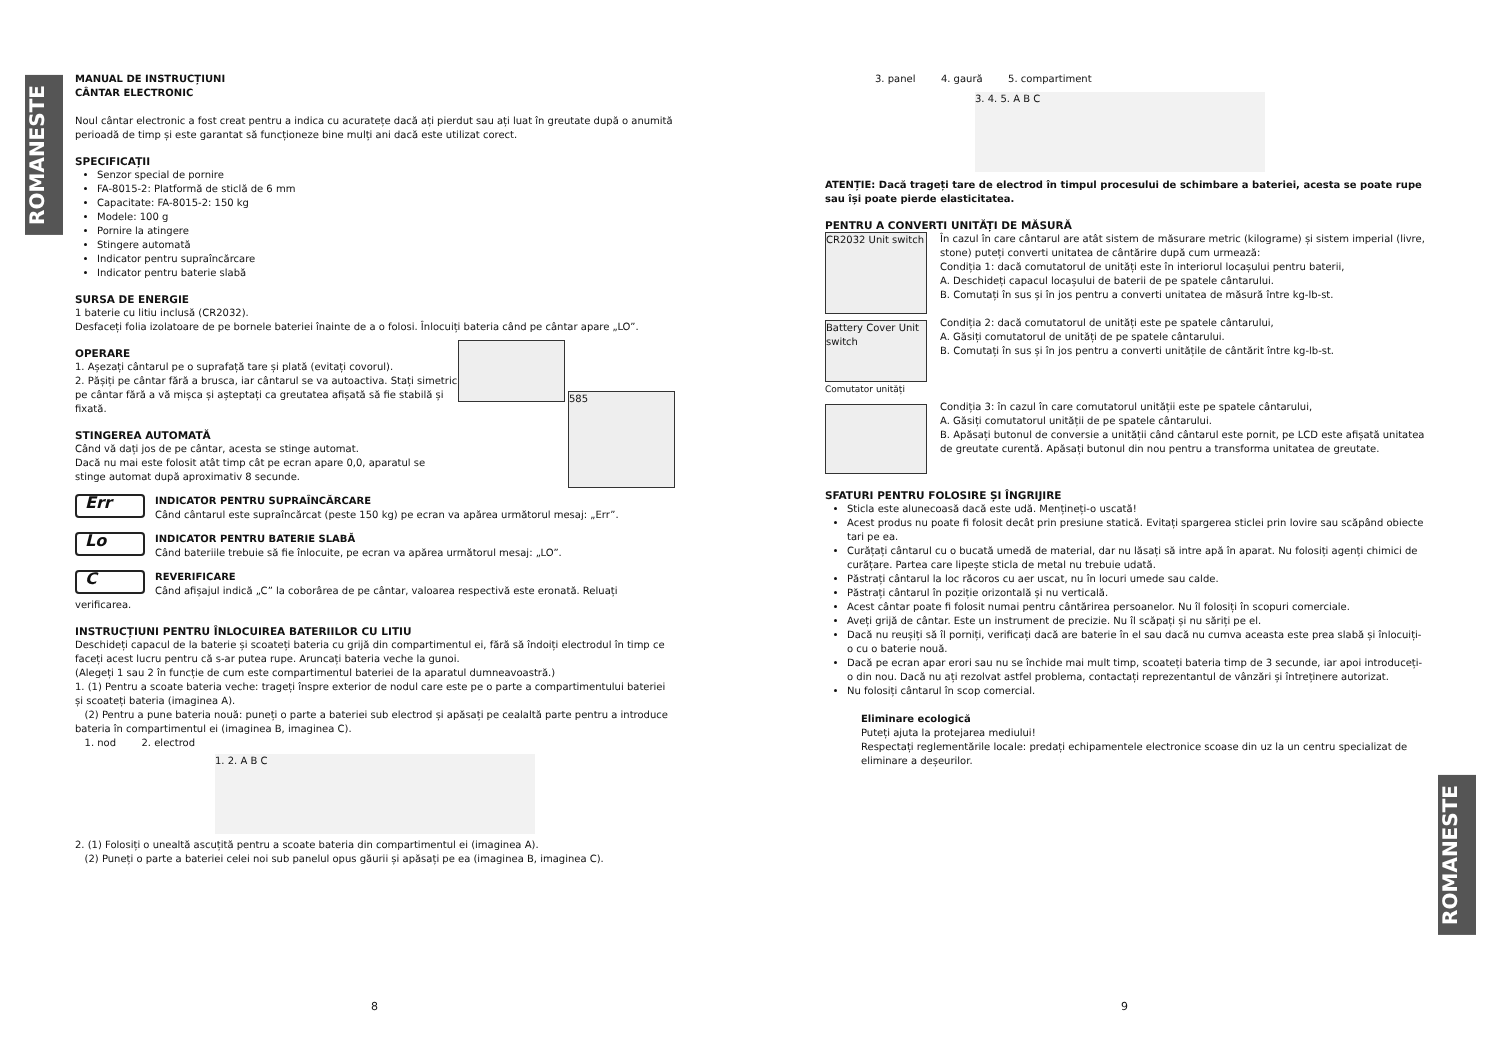ROMANESTE
ROMANESTE
MANUAL DE INSTRUCȚIUNI
CÂNTAR ELECTRONIC
Noul cântar electronic a fost creat pentru a indica cu acuratețe dacă ați pierdut sau ați luat în greutate după o anumită perioadă de timp și este garantat să funcționeze bine mulți ani dacă este utilizat corect.
SPECIFICAȚII
Senzor special de pornire
FA-8015-2: Platformă de sticlă de 6 mm
Capacitate: FA-8015-2: 150 kg
Modele: 100 g
Pornire la atingere
Stingere automată
Indicator pentru supraîncărcare
Indicator pentru baterie slabă
SURSA DE ENERGIE
1 baterie cu litiu inclusă (CR2032).
Desfaceți folia izolatoare de pe bornele bateriei înainte de a o folosi. Înlocuiți bateria când pe cântar apare „LO”.
585
OPERARE
1. Așezați cântarul pe o suprafață tare și plată (evitați covorul).
2. Pășiți pe cântar fără a brusca, iar cântarul se va autoactiva. Stați simetric pe cântar fără a vă mișca și așteptați ca greutatea afișată să fie stabilă și fixată.
STINGEREA AUTOMATĂ
Când vă dați jos de pe cântar, acesta se stinge automat.
Dacă nu mai este folosit atât timp cât pe ecran apare 0,0, aparatul se stinge automat după aproximativ 8 secunde.
Err
INDICATOR PENTRU SUPRAÎNCĂRCARE
Când cântarul este supraîncărcat (peste 150 kg) pe ecran va apărea următorul mesaj: „Err”.
Lo
INDICATOR PENTRU BATERIE SLABĂ
Când bateriile trebuie să fie înlocuite, pe ecran va apărea următorul mesaj: „LO”.
C
REVERIFICARE
Când afișajul indică „C” la coborârea de pe cântar, valoarea respectivă este eronată. Reluați verificarea.
INSTRUCȚIUNI PENTRU ÎNLOCUIREA BATERIILOR CU LITIU
Deschideți capacul de la baterie și scoateți bateria cu grijă din compartimentul ei, fără să îndoiți electrodul în timp ce faceți acest lucru pentru că s-ar putea rupe. Aruncați bateria veche la gunoi.
(Alegeți 1 sau 2 în funcție de cum este compartimentul bateriei de la aparatul dumneavoastră.)
1. (1) Pentru a scoate bateria veche: trageți înspre exterior de nodul care este pe o parte a compartimentului bateriei și scoateți bateria (imaginea A).
(2) Pentru a pune bateria nouă: puneți o parte a bateriei sub electrod și apăsați pe cealaltă parte pentru a introduce bateria în compartimentul ei (imaginea B, imaginea C).
1. nod 2. electrod
1. 2. A B C
2. (1) Folosiți o unealtă ascuțită pentru a scoate bateria din compartimentul ei (imaginea A).
(2) Puneți o parte a bateriei celei noi sub panelul opus găurii și apăsați pe ea (imaginea B, imaginea C).
8
3. panel 4. gaură 5. compartiment
3. 4. 5. A B C
ATENȚIE: Dacă trageți tare de electrod în timpul procesului de schimbare a bateriei, acesta se poate rupe sau își poate pierde elasticitatea.
PENTRU A CONVERTI UNITĂȚI DE MĂSURĂ
CR2032 Unit switch
Battery Cover Unit switch
Comutator unități
În cazul în care cântarul are atât sistem de măsurare metric (kilograme) și sistem imperial (livre, stone) puteți converti unitatea de cântărire după cum urmează:
Condiția 1: dacă comutatorul de unități este în interiorul locașului pentru baterii,
A. Deschideți capacul locașului de baterii de pe spatele cântarului.
B. Comutați în sus și în jos pentru a converti unitatea de măsură între kg-lb-st.
Condiția 2: dacă comutatorul de unități este pe spatele cântarului,
A. Găsiți comutatorul de unități de pe spatele cântarului.
B. Comutați în sus și în jos pentru a converti unitățile de cântărit între kg-lb-st.
Condiția 3: în cazul în care comutatorul unității este pe spatele cântarului,
A. Găsiți comutatorul unității de pe spatele cântarului.
B. Apăsați butonul de conversie a unității când cântarul este pornit, pe LCD este afișată unitatea de greutate curentă. Apăsați butonul din nou pentru a transforma unitatea de greutate.
SFATURI PENTRU FOLOSIRE ȘI ÎNGRIJIRE
Sticla este alunecoasă dacă este udă. Mențineți-o uscată!
Acest produs nu poate fi folosit decât prin presiune statică. Evitați spargerea sticlei prin lovire sau scăpând obiecte tari pe ea.
Curățați cântarul cu o bucată umedă de material, dar nu lăsați să intre apă în aparat. Nu folosiți agenți chimici de curățare. Partea care lipește sticla de metal nu trebuie udată.
Păstrați cântarul la loc răcoros cu aer uscat, nu în locuri umede sau calde.
Păstrați cântarul în poziție orizontală și nu verticală.
Acest cântar poate fi folosit numai pentru cântărirea persoanelor. Nu îl folosiți în scopuri comerciale.
Aveți grijă de cântar. Este un instrument de precizie. Nu îl scăpați și nu săriți pe el.
Dacă nu reușiți să îl porniți, verificați dacă are baterie în el sau dacă nu cumva aceasta este prea slabă și înlocuiți-o cu o baterie nouă.
Dacă pe ecran apar erori sau nu se închide mai mult timp, scoateți bateria timp de 3 secunde, iar apoi introduceți-o din nou. Dacă nu ați rezolvat astfel problema, contactați reprezentantul de vânzări și întreținere autorizat.
Nu folosiți cântarul în scop comercial.
Eliminare ecologică
Puteți ajuta la protejarea mediului!
Respectați reglementările locale: predați echipamentele electronice scoase din uz la un centru specializat de eliminare a deșeurilor.
9